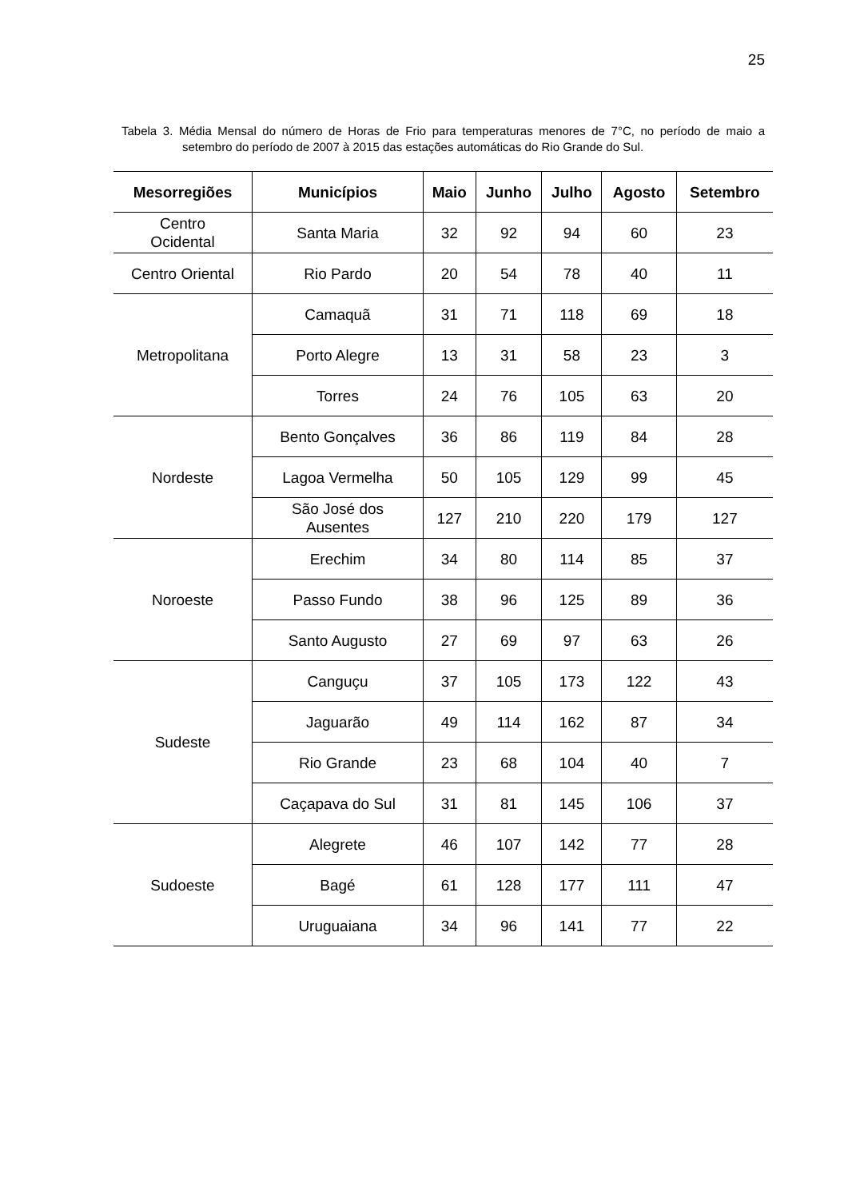25
Tabela 3. Média Mensal do número de Horas de Frio para temperaturas menores de 7°C, no período de maio a setembro do período de 2007 à 2015 das estações automáticas do Rio Grande do Sul.
| Mesorregiões | Municípios | Maio | Junho | Julho | Agosto | Setembro |
| --- | --- | --- | --- | --- | --- | --- |
| Centro Ocidental | Santa Maria | 32 | 92 | 94 | 60 | 23 |
| Centro Oriental | Rio Pardo | 20 | 54 | 78 | 40 | 11 |
| Metropolitana | Camaquã | 31 | 71 | 118 | 69 | 18 |
| | Porto Alegre | 13 | 31 | 58 | 23 | 3 |
| | Torres | 24 | 76 | 105 | 63 | 20 |
| Nordeste | Bento Gonçalves | 36 | 86 | 119 | 84 | 28 |
| | Lagoa Vermelha | 50 | 105 | 129 | 99 | 45 |
| | São José dos Ausentes | 127 | 210 | 220 | 179 | 127 |
| Noroeste | Erechim | 34 | 80 | 114 | 85 | 37 |
| | Passo Fundo | 38 | 96 | 125 | 89 | 36 |
| | Santo Augusto | 27 | 69 | 97 | 63 | 26 |
| Sudeste | Canguçu | 37 | 105 | 173 | 122 | 43 |
| | Jaguarão | 49 | 114 | 162 | 87 | 34 |
| | Rio Grande | 23 | 68 | 104 | 40 | 7 |
| | Caçapava do Sul | 31 | 81 | 145 | 106 | 37 |
| Sudoeste | Alegrete | 46 | 107 | 142 | 77 | 28 |
| | Bagé | 61 | 128 | 177 | 111 | 47 |
| | Uruguaiana | 34 | 96 | 141 | 77 | 22 |